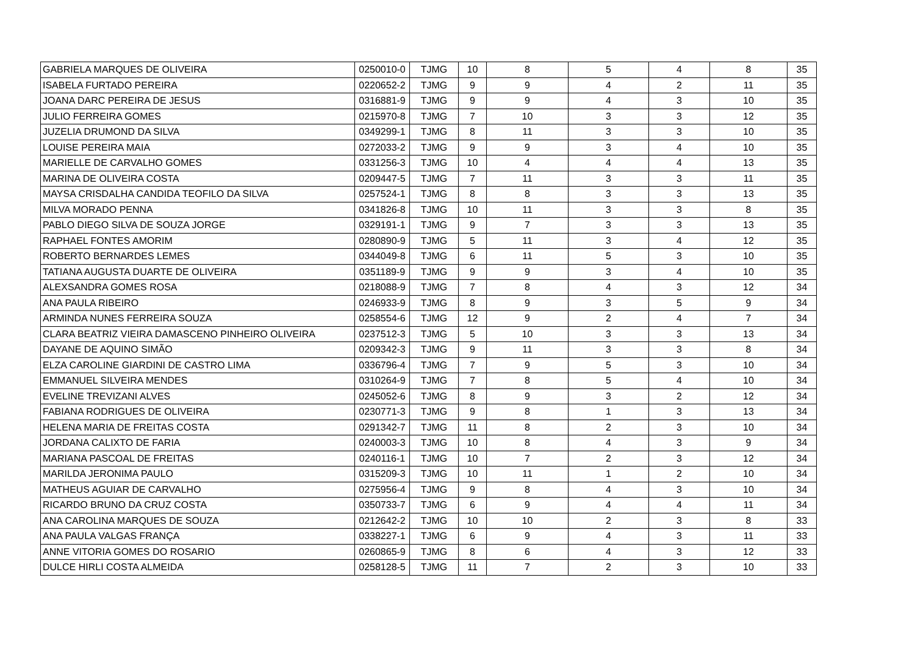| GABRIELA MARQUES DE OLIVEIRA | 0250010-0 | TJMG | 10 | 8 | 5 | 4 | 8 | 35 |
| ISABELA FURTADO PEREIRA | 0220652-2 | TJMG | 9 | 9 | 4 | 2 | 11 | 35 |
| JOANA DARC PEREIRA DE JESUS | 0316881-9 | TJMG | 9 | 9 | 4 | 3 | 10 | 35 |
| JULIO FERREIRA GOMES | 0215970-8 | TJMG | 7 | 10 | 3 | 3 | 12 | 35 |
| JUZELIA DRUMOND DA SILVA | 0349299-1 | TJMG | 8 | 11 | 3 | 3 | 10 | 35 |
| LOUISE PEREIRA MAIA | 0272033-2 | TJMG | 9 | 9 | 3 | 4 | 10 | 35 |
| MARIELLE DE CARVALHO GOMES | 0331256-3 | TJMG | 10 | 4 | 4 | 4 | 13 | 35 |
| MARINA DE OLIVEIRA COSTA | 0209447-5 | TJMG | 7 | 11 | 3 | 3 | 11 | 35 |
| MAYSA CRISDALHA CANDIDA TEOFILO DA SILVA | 0257524-1 | TJMG | 8 | 8 | 3 | 3 | 13 | 35 |
| MILVA MORADO PENNA | 0341826-8 | TJMG | 10 | 11 | 3 | 3 | 8 | 35 |
| PABLO DIEGO SILVA DE SOUZA JORGE | 0329191-1 | TJMG | 9 | 7 | 3 | 3 | 13 | 35 |
| RAPHAEL FONTES AMORIM | 0280890-9 | TJMG | 5 | 11 | 3 | 4 | 12 | 35 |
| ROBERTO BERNARDES LEMES | 0344049-8 | TJMG | 6 | 11 | 5 | 3 | 10 | 35 |
| TATIANA AUGUSTA DUARTE DE OLIVEIRA | 0351189-9 | TJMG | 9 | 9 | 3 | 4 | 10 | 35 |
| ALEXSANDRA GOMES ROSA | 0218088-9 | TJMG | 7 | 8 | 4 | 3 | 12 | 34 |
| ANA PAULA RIBEIRO | 0246933-9 | TJMG | 8 | 9 | 3 | 5 | 9 | 34 |
| ARMINDA NUNES FERREIRA SOUZA | 0258554-6 | TJMG | 12 | 9 | 2 | 4 | 7 | 34 |
| CLARA BEATRIZ VIEIRA DAMASCENO PINHEIRO OLIVEIRA | 0237512-3 | TJMG | 5 | 10 | 3 | 3 | 13 | 34 |
| DAYANE DE AQUINO SIMÃO | 0209342-3 | TJMG | 9 | 11 | 3 | 3 | 8 | 34 |
| ELZA CAROLINE GIARDINI DE CASTRO LIMA | 0336796-4 | TJMG | 7 | 9 | 5 | 3 | 10 | 34 |
| EMMANUEL SILVEIRA MENDES | 0310264-9 | TJMG | 7 | 8 | 5 | 4 | 10 | 34 |
| EVELINE TREVIZANI ALVES | 0245052-6 | TJMG | 8 | 9 | 3 | 2 | 12 | 34 |
| FABIANA RODRIGUES DE OLIVEIRA | 0230771-3 | TJMG | 9 | 8 | 1 | 3 | 13 | 34 |
| HELENA MARIA DE FREITAS COSTA | 0291342-7 | TJMG | 11 | 8 | 2 | 3 | 10 | 34 |
| JORDANA CALIXTO DE FARIA | 0240003-3 | TJMG | 10 | 8 | 4 | 3 | 9 | 34 |
| MARIANA PASCOAL DE FREITAS | 0240116-1 | TJMG | 10 | 7 | 2 | 3 | 12 | 34 |
| MARILDA JERONIMA PAULO | 0315209-3 | TJMG | 10 | 11 | 1 | 2 | 10 | 34 |
| MATHEUS AGUIAR DE CARVALHO | 0275956-4 | TJMG | 9 | 8 | 4 | 3 | 10 | 34 |
| RICARDO BRUNO DA CRUZ COSTA | 0350733-7 | TJMG | 6 | 9 | 4 | 4 | 11 | 34 |
| ANA CAROLINA MARQUES DE SOUZA | 0212642-2 | TJMG | 10 | 10 | 2 | 3 | 8 | 33 |
| ANA PAULA VALGAS FRANÇA | 0338227-1 | TJMG | 6 | 9 | 4 | 3 | 11 | 33 |
| ANNE VITORIA GOMES DO ROSARIO | 0260865-9 | TJMG | 8 | 6 | 4 | 3 | 12 | 33 |
| DULCE HIRLI COSTA ALMEIDA | 0258128-5 | TJMG | 11 | 7 | 2 | 3 | 10 | 33 |